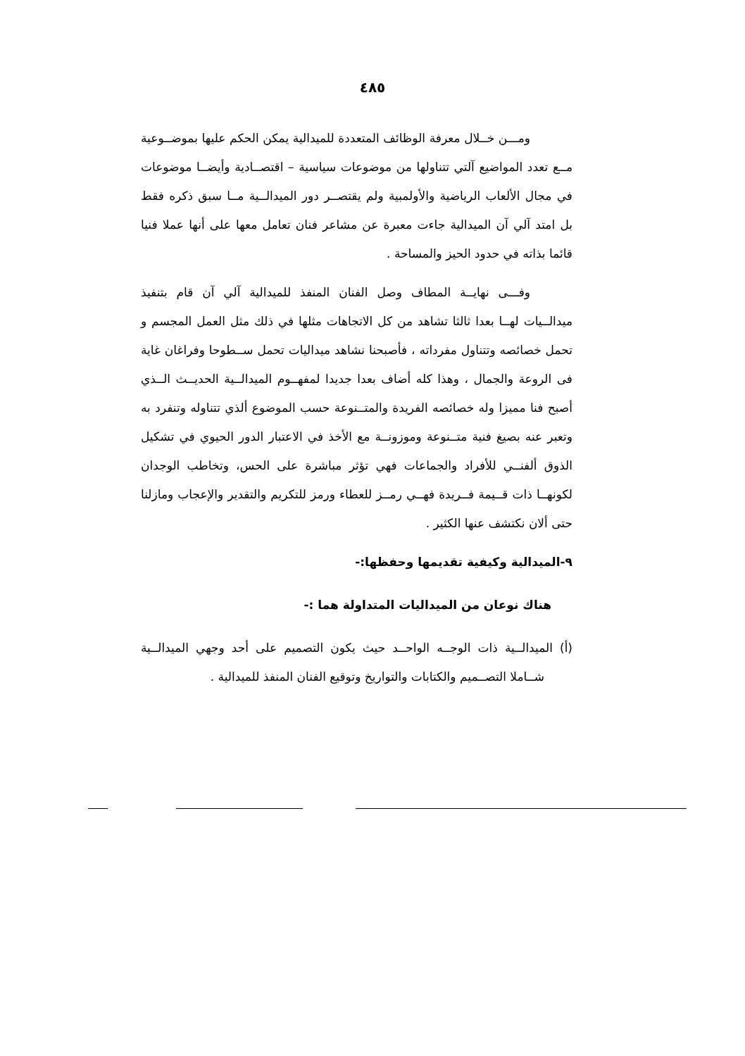٤٨٥
ومـــن خــلال معرفة الوظائف المتعددة للميدالية يمكن الحكم عليها بموضــوعية مــع تعدد المواضيع آلتي تتناولها من موضوعات سياسية – اقتصــادية وأيضــا موضوعات في مجال الألعاب الرياضية والأولمبية ولم يقتصــر دور الميدالــية مــا سبق ذكره فقط بل امتد آلي آن الميدالية جاءت معبرة عن مشاعر فنان تعامل معها على أنها عملا فنيا قائما بذاته في حدود الحيز والمساحة .
وفـــى نهايــة المطاف وصل الفنان المنفذ للميدالية آلي آن قام بتنفيذ ميدالــيات لهــا بعدا ثالثا تشاهد من كل الاتجاهات مثلها في ذلك مثل العمل المجسم و تحمل خصائصه وتتناول مفرداته ، فأصبحنا نشاهد ميداليات تحمل ســطوحا وفراغان غاية فى الروعة والجمال ، وهذا كله أضاف بعدا جديدا لمفهــوم الميدالــية الحديــث الــذي أصبح فنا مميزا وله خصائصه الفريدة والمتــنوعة حسب الموضوع ألذي تتناوله وتنفرد به وتعبر عنه بصيغ فنية متــنوعة وموزونــة مع الأخذ في الاعتبار الدور الحيوي في تشكيل الذوق ألفنــي للأفراد والجماعات فهي تؤثر مباشرة على الحس، وتخاطب الوجدان لكونهــا ذات قــيمة فــريدة فهــي رمــز للعطاء ورمز للتكريم والتقدير والإعجاب ومازلنا حتى ألان نكتشف عنها الكثير .
٩-الميدالية وكيفية تقديمها وحفظها:-
هناك نوعان من الميداليات المتداولة هما :-
(أ) الميدالــية ذات الوجــه الواحــد حيث يكون التصميم على أحد وجهي الميدالــية شــاملا التصــميم والكتابات والتواريخ وتوقيع الفنان المنفذ للميدالية .